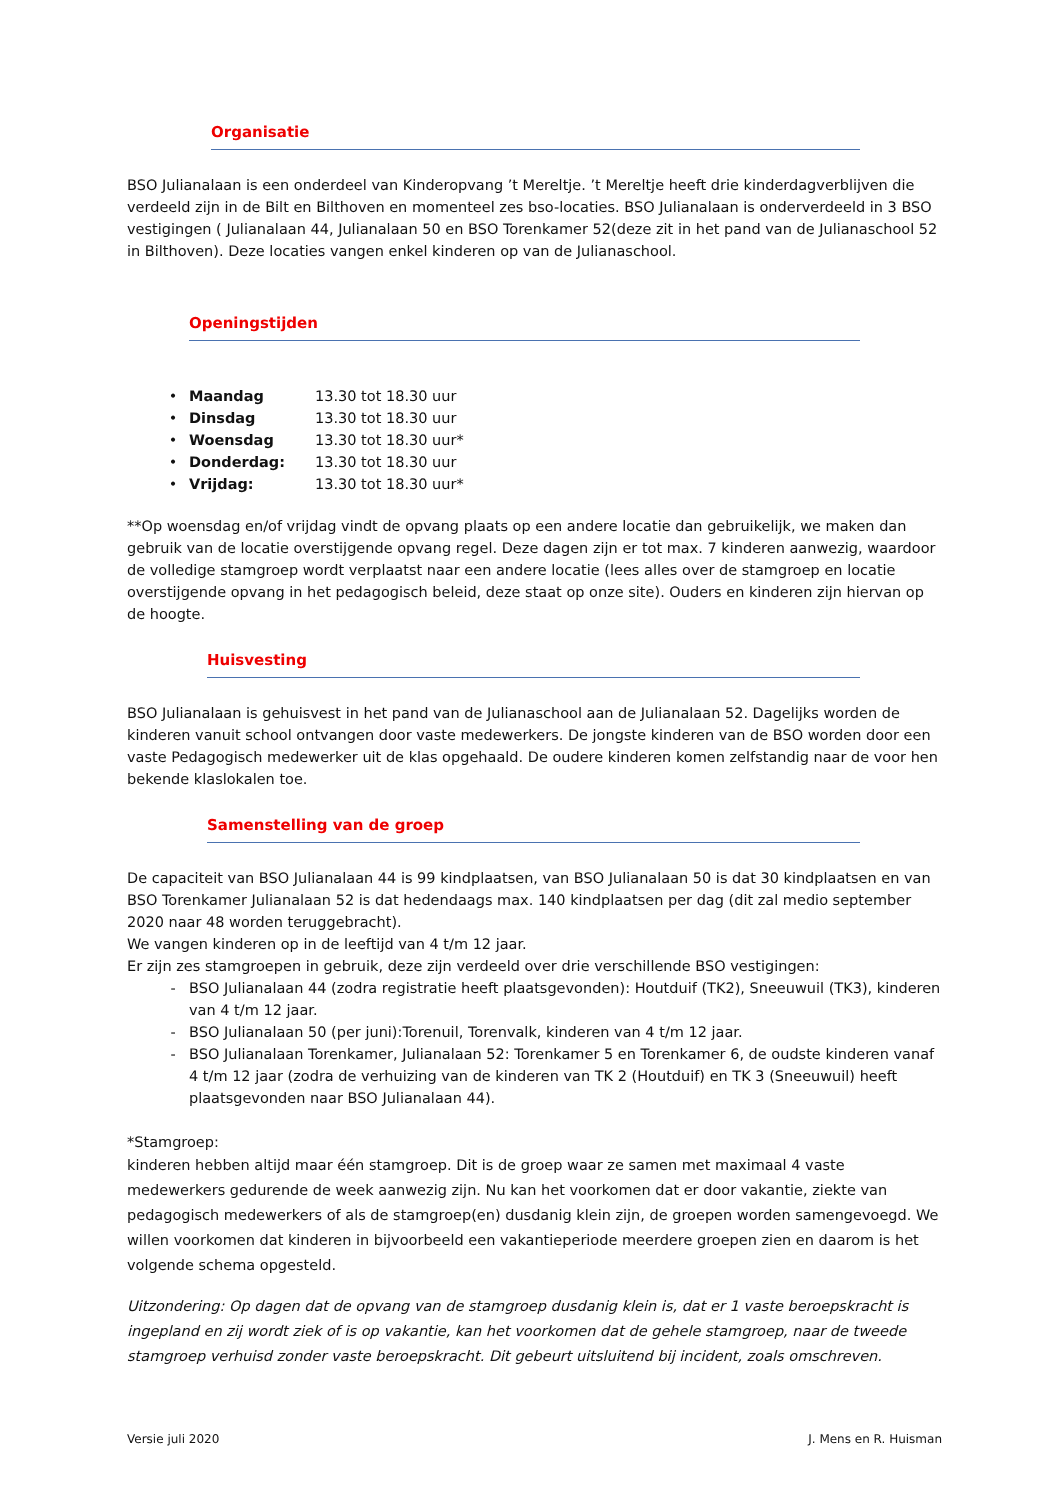Organisatie
BSO Julianalaan is een onderdeel van Kinderopvang ’t Mereltje. ’t Mereltje heeft drie kinderdagverblijven die verdeeld zijn in de Bilt en Bilthoven en momenteel zes bso-locaties. BSO Julianalaan is onderverdeeld in 3 BSO vestigingen ( Julianalaan 44, Julianalaan 50 en BSO Torenkamer 52(deze zit in het pand van de Julianaschool 52 in Bilthoven). Deze locaties vangen enkel kinderen op van de Julianaschool.
Openingstijden
• Maandag 13.30 tot 18.30 uur
• Dinsdag 13.30 tot 18.30 uur
• Woensdag 13.30 tot 18.30 uur*
• Donderdag: 13.30 tot 18.30 uur
• Vrijdag: 13.30 tot 18.30 uur*
**Op woensdag en/of vrijdag vindt de opvang plaats op een andere locatie dan gebruikelijk, we maken dan gebruik van de locatie overstijgende opvang regel. Deze dagen zijn er tot max. 7 kinderen aanwezig, waardoor de volledige stamgroep wordt verplaatst naar een andere locatie (lees alles over de stamgroep en locatie overstijgende opvang in het pedagogisch beleid, deze staat op onze site). Ouders en kinderen zijn hiervan op de hoogte.
Huisvesting
BSO Julianalaan is gehuisvest in het pand van de Julianaschool aan de Julianalaan 52. Dagelijks worden de kinderen vanuit school ontvangen door vaste medewerkers. De jongste kinderen van de BSO worden door een vaste Pedagogisch medewerker uit de klas opgehaald. De oudere kinderen komen zelfstandig naar de voor hen bekende klaslokalen toe.
Samenstelling van de groep
De capaciteit van BSO Julianalaan 44 is 99 kindplaatsen, van BSO Julianalaan 50 is dat 30 kindplaatsen en van BSO Torenkamer Julianalaan 52 is dat hedendaags max. 140 kindplaatsen per dag (dit zal medio september 2020 naar 48 worden teruggebracht).
We vangen kinderen op in de leeftijd van 4 t/m 12 jaar.
Er zijn zes stamgroepen in gebruik, deze zijn verdeeld over drie verschillende BSO vestigingen:
- BSO Julianalaan 44 (zodra registratie heeft plaatsgevonden): Houtduif (TK2), Sneeuwuil (TK3), kinderen van 4 t/m 12 jaar.
- BSO Julianalaan 50 (per juni):Torenuil, Torenvalk, kinderen van 4 t/m 12 jaar.
- BSO Julianalaan Torenkamer, Julianalaan 52: Torenkamer 5 en Torenkamer 6, de oudste kinderen vanaf 4 t/m 12 jaar (zodra de verhuizing van de kinderen van TK 2 (Houtduif) en TK 3 (Sneeuwuil) heeft plaatsgevonden naar BSO Julianalaan 44).
*Stamgroep:
kinderen hebben altijd maar één stamgroep. Dit is de groep waar ze samen met maximaal 4 vaste medewerkers gedurende de week aanwezig zijn. Nu kan het voorkomen dat er door vakantie, ziekte van pedagogisch medewerkers of als de stamgroep(en) dusdanig klein zijn, de groepen worden samengevoegd. We willen voorkomen dat kinderen in bijvoorbeeld een vakantieperiode meerdere groepen zien en daarom is het volgende schema opgesteld.
Uitzondering: Op dagen dat de opvang van de stamgroep dusdanig klein is, dat er 1 vaste beroepskracht is ingepland en zij wordt ziek of is op vakantie, kan het voorkomen dat de gehele stamgroep, naar de tweede stamgroep verhuisd zonder vaste beroepskracht. Dit gebeurt uitsluitend bij incident, zoals omschreven.
Versie juli 2020 J. Mens en R. Huisman